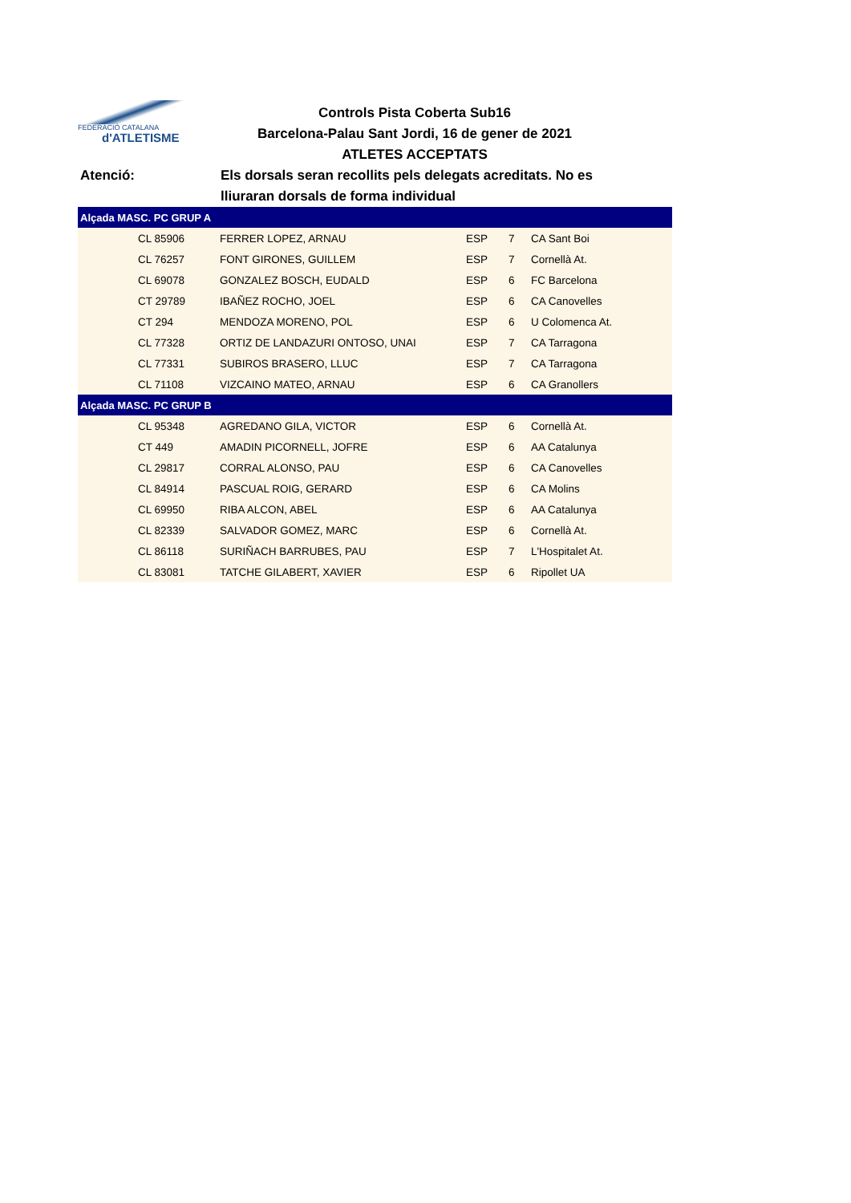FEDERACIÓ CATALANA
d'ATLETISME
Controls Pista Coberta Sub16
Barcelona-Palau Sant Jordi, 16 de gener de 2021
ATLETES ACCEPTATS
Atenció: Els dorsals seran recollits pels delegats acreditats. No es
lliuraran dorsals de forma individual
| Alçada MASC. PC GRUP A | | | | | |
| --- | --- | --- | --- | --- | --- |
| | CL 85906 | FERRER LOPEZ, ARNAU | ESP | 7 | CA Sant Boi |
| | CL 76257 | FONT GIRONES, GUILLEM | ESP | 7 | Cornellà At. |
| | CL 69078 | GONZALEZ BOSCH, EUDALD | ESP | 6 | FC Barcelona |
| | CT 29789 | IBAÑEZ ROCHO, JOEL | ESP | 6 | CA Canovelles |
| | CT 294 | MENDOZA MORENO, POL | ESP | 6 | U Colomenca At. |
| | CL 77328 | ORTIZ DE LANDAZURI ONTOSO, UNAI | ESP | 7 | CA Tarragona |
| | CL 77331 | SUBIROS BRASERO, LLUC | ESP | 7 | CA Tarragona |
| | CL 71108 | VIZCAINO MATEO, ARNAU | ESP | 6 | CA Granollers |
| Alçada MASC. PC GRUP B | | | | | |
| | CL 95348 | AGREDANO GILA, VICTOR | ESP | 6 | Cornellà At. |
| | CT 449 | AMADIN PICORNELL, JOFRE | ESP | 6 | AA Catalunya |
| | CL 29817 | CORRAL ALONSO, PAU | ESP | 6 | CA Canovelles |
| | CL 84914 | PASCUAL ROIG, GERARD | ESP | 6 | CA Molins |
| | CL 69950 | RIBA ALCON, ABEL | ESP | 6 | AA Catalunya |
| | CL 82339 | SALVADOR GOMEZ, MARC | ESP | 6 | Cornellà At. |
| | CL 86118 | SURIÑACH BARRUBES, PAU | ESP | 7 | L'Hospitalet At. |
| | CL 83081 | TATCHE GILABERT, XAVIER | ESP | 6 | Ripollet UA |